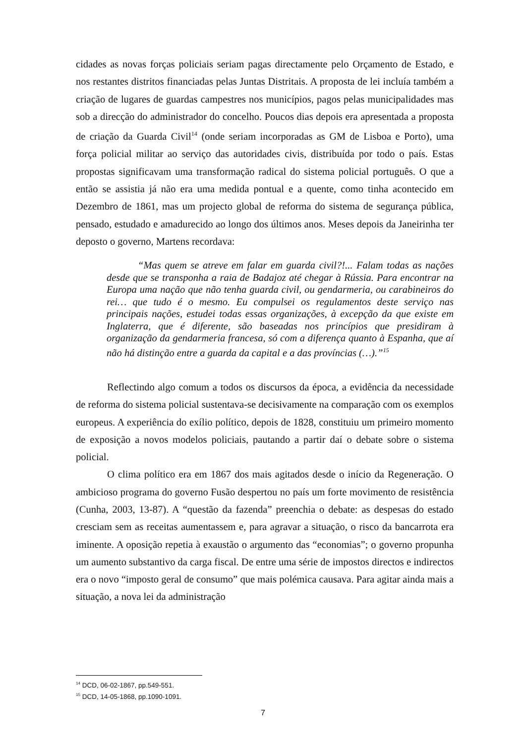cidades as novas forças policiais seriam pagas directamente pelo Orçamento de Estado, e nos restantes distritos financiadas pelas Juntas Distritais. A proposta de lei incluía também a criação de lugares de guardas campestres nos municípios, pagos pelas municipalidades mas sob a direcção do administrador do concelho. Poucos dias depois era apresentada a proposta de criação da Guarda Civil<sup>14</sup> (onde seriam incorporadas as GM de Lisboa e Porto), uma força policial militar ao serviço das autoridades civis, distribuída por todo o país. Estas propostas significavam uma transformação radical do sistema policial português. O que a então se assistia já não era uma medida pontual e a quente, como tinha acontecido em Dezembro de 1861, mas um projecto global de reforma do sistema de segurança pública, pensado, estudado e amadurecido ao longo dos últimos anos. Meses depois da Janeirinha ter deposto o governo, Martens recordava:
“Mas quem se atreve em falar em guarda civil?!... Falam todas as nações desde que se transponha a raia de Badajoz até chegar à Rússia. Para encontrar na Europa uma nação que não tenha guarda civil, ou gendarmeria, ou carabineiros do rei… que tudo é o mesmo. Eu compulsei os regulamentos deste serviço nas principais nações, estudei todas essas organizações, à excepção da que existe em Inglaterra, que é diferente, são baseadas nos princípios que presidiram à organização da gendarmeria francesa, só com a diferença quanto à Espanha, que aí não há distinção entre a guarda da capital e a das províncias (…).”<sup>15</sup>
Reflectindo algo comum a todos os discursos da época, a evidência da necessidade de reforma do sistema policial sustentava-se decisivamente na comparação com os exemplos europeus. A experiência do exílio político, depois de 1828, constituiu um primeiro momento de exposição a novos modelos policiais, pautando a partir daí o debate sobre o sistema policial.
O clima político era em 1867 dos mais agitados desde o início da Regeneração. O ambicioso programa do governo Fusão despertou no país um forte movimento de resistência (Cunha, 2003, 13-87). A “questão da fazenda” preenchia o debate: as despesas do estado cresciam sem as receitas aumentassem e, para agravar a situação, o risco da bancarrota era iminente. A oposição repetia à exaustão o argumento das “economias”; o governo propunha um aumento substantivo da carga fiscal. De entre uma série de impostos directos e indirectos era o novo “imposto geral de consumo” que mais polémica causava. Para agitar ainda mais a situação, a nova lei da administração
<sup>14</sup> DCD, 06-02-1867, pp.549-551.
<sup>15</sup> DCD, 14-05-1868, pp.1090-1091.
7